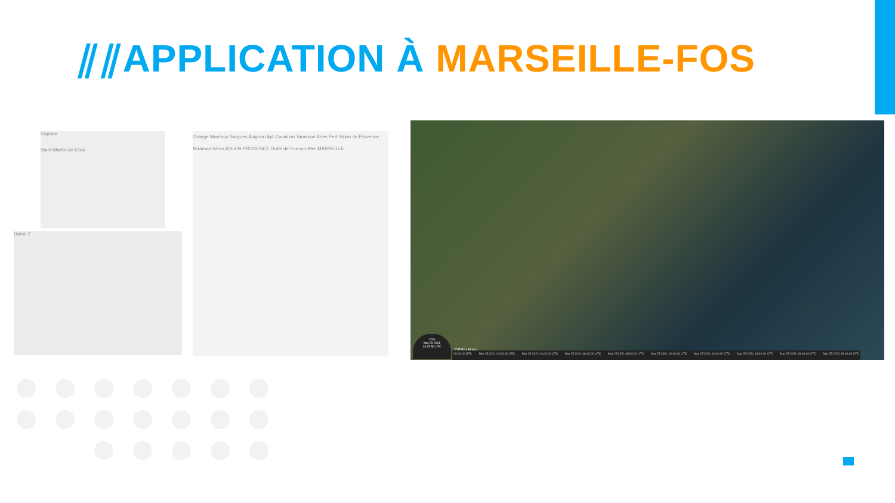⫽⫽APPLICATION À MARSEILLE-FOS
Caphan
Saint-Martin-de-Crau
Darse 2
Orange Monteux Sorgues Avignon Apt Cavaillon Tarascon Arles Pert Salon de Provence Miramas Istres AIX-EN-PROVENCE Golfe de Fos-sur-Mer MARSEILLE
120x
Mar 25 2021
14:25:56 UTC
CESIUM ion
00:00:00 UTC Mar 25 2021 02:00:00 UTC Mar 25 2021 04:00:00 UTC Mar 25 2021 06:00:00 UTC Mar 25 2021 08:00:00 UTC Mar 25 2021 10:00:00 UTC Mar 25 2021 12:00:00 UTC Mar 25 2021 14:00:00 UTC Mar 25 2021 16:00:00 UTC Mar 25 2021 18:00:00 UTC